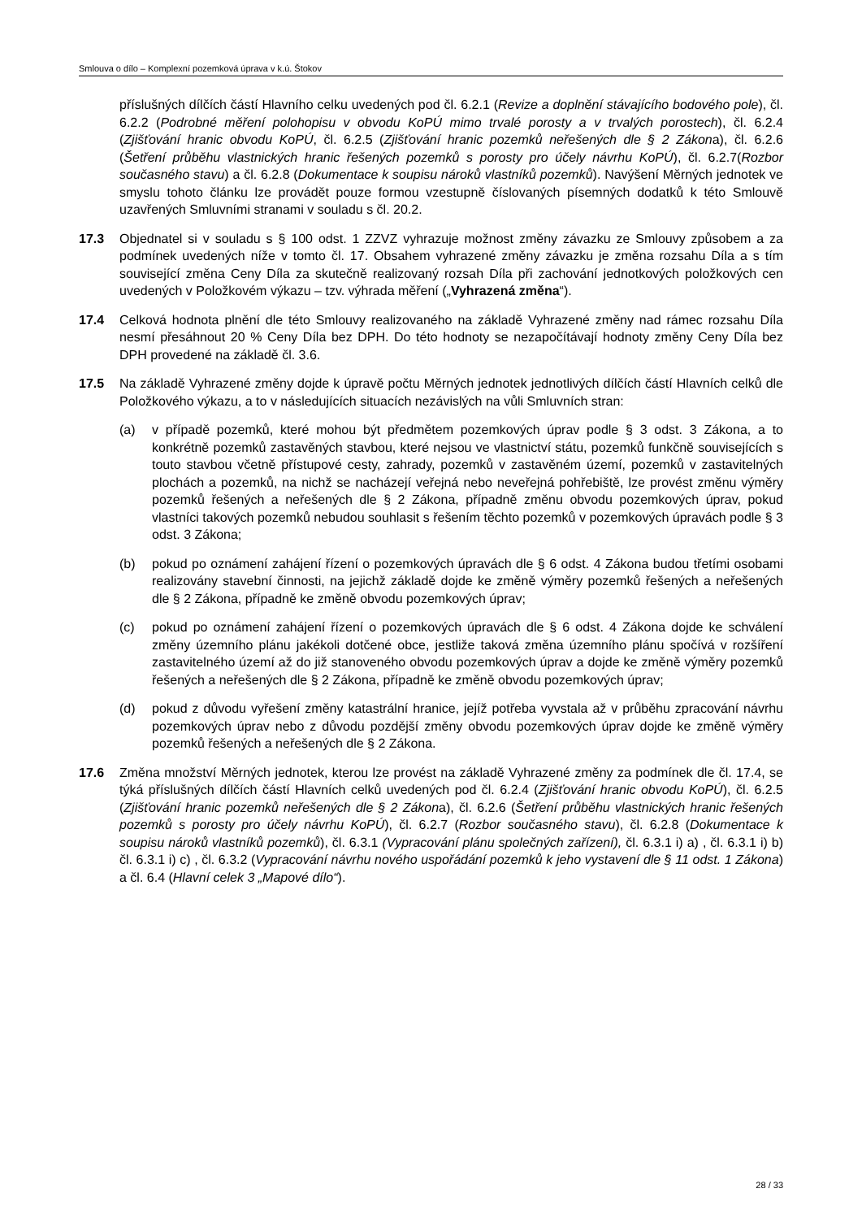Smlouva o dílo – Komplexní pozemková úprava v k.ú. Štokov
příslušných dílčích částí Hlavního celku uvedených pod čl. 6.2.1 (Revize a doplnění stávajícího bodového pole), čl. 6.2.2 (Podrobné měření polohopisu v obvodu KoPÚ mimo trvalé porosty a v trvalých porostech), čl. 6.2.4 (Zjišťování hranic obvodu KoPÚ, čl. 6.2.5 (Zjišťování hranic pozemků neřešených dle § 2 Zákona), čl. 6.2.6 (Šetření průběhu vlastnických hranic řešených pozemků s porosty pro účely návrhu KoPÚ), čl. 6.2.7(Rozbor současného stavu) a čl. 6.2.8 (Dokumentace k soupisu nároků vlastníků pozemků). Navýšení Měrných jednotek ve smyslu tohoto článku lze provádět pouze formou vzestupně číslovaných písemných dodatků k této Smlouvě uzavřených Smluvními stranami v souladu s čl. 20.2.
17.3 Objednatel si v souladu s § 100 odst. 1 ZZVZ vyhrazuje možnost změny závazku ze Smlouvy způsobem a za podmínek uvedených níže v tomto čl. 17. Obsahem vyhrazené změny závazku je změna rozsahu Díla a s tím související změna Ceny Díla za skutečně realizovaný rozsah Díla při zachování jednotkových položkových cen uvedených v Položkovém výkazu – tzv. výhrada měření („Vyhrazená změna“).
17.4 Celková hodnota plnění dle této Smlouvy realizovaného na základě Vyhrazené změny nad rámec rozsahu Díla nesmí přesáhnout 20 % Ceny Díla bez DPH. Do této hodnoty se nezapočítávají hodnoty změny Ceny Díla bez DPH provedené na základě čl. 3.6.
17.5 Na základě Vyhrazené změny dojde k úpravě počtu Měrných jednotek jednotlivých dílčích částí Hlavních celků dle Položkového výkazu, a to v následujících situacích nezávislých na vůli Smluvních stran:
(a) v případě pozemků, které mohou být předmětem pozemkových úprav podle § 3 odst. 3 Zákona, a to konkrétně pozemků zastavěných stavbou, které nejsou ve vlastnictví státu, pozemků funkčně souvisejících s touto stavbou včetně přístupové cesty, zahrady, pozemků v zastavěném území, pozemků v zastavitelných plochách a pozemků, na nichž se nacházejí veřejná nebo neveřejná pohřebiště, lze provést změnu výměry pozemků řešených a neřešených dle § 2 Zákona, případně změnu obvodu pozemkových úprav, pokud vlastníci takových pozemků nebudou souhlasit s řešením těchto pozemků v pozemkových úpravách podle § 3 odst. 3 Zákona;
(b) pokud po oznámení zahájení řízení o pozemkových úpravách dle § 6 odst. 4 Zákona budou třetími osobami realizovány stavební činnosti, na jejichž základě dojde ke změně výměry pozemků řešených a neřešených dle § 2 Zákona, případně ke změně obvodu pozemkových úprav;
(c) pokud po oznámení zahájení řízení o pozemkových úpravách dle § 6 odst. 4 Zákona dojde ke schválení změny územního plánu jakékoli dotčené obce, jestliže taková změna územního plánu spočívá v rozšíření zastavitelného území až do již stanoveného obvodu pozemkových úprav a dojde ke změně výměry pozemků řešených a neřešených dle § 2 Zákona, případně ke změně obvodu pozemkových úprav;
(d) pokud z důvodu vyřešení změny katastrální hranice, jejíž potřeba vyvstala až v průběhu zpracování návrhu pozemkových úprav nebo z důvodu pozdější změny obvodu pozemkových úprav dojde ke změně výměry pozemků řešených a neřešených dle § 2 Zákona.
17.6 Změna množství Měrných jednotek, kterou lze provést na základě Vyhrazené změny za podmínek dle čl. 17.4, se týká příslušných dílčích částí Hlavních celků uvedených pod čl. 6.2.4 (Zjišťování hranic obvodu KoPÚ), čl. 6.2.5 (Zjišťování hranic pozemků neřešených dle § 2 Zákona), čl. 6.2.6 (Šetření průběhu vlastnických hranic řešených pozemků s porosty pro účely návrhu KoPÚ), čl. 6.2.7 (Rozbor současného stavu), čl. 6.2.8 (Dokumentace k soupisu nároků vlastníků pozemků), čl. 6.3.1 (Vypracování plánu společných zařízení), čl. 6.3.1 i) a) , čl. 6.3.1 i) b) čl. 6.3.1 i) c) , čl. 6.3.2 (Vypracování návrhu nového uspořádání pozemků k jeho vystavení dle § 11 odst. 1 Zákona) a čl. 6.4 (Hlavní celek 3 „Mapové dílo“).
28 / 33